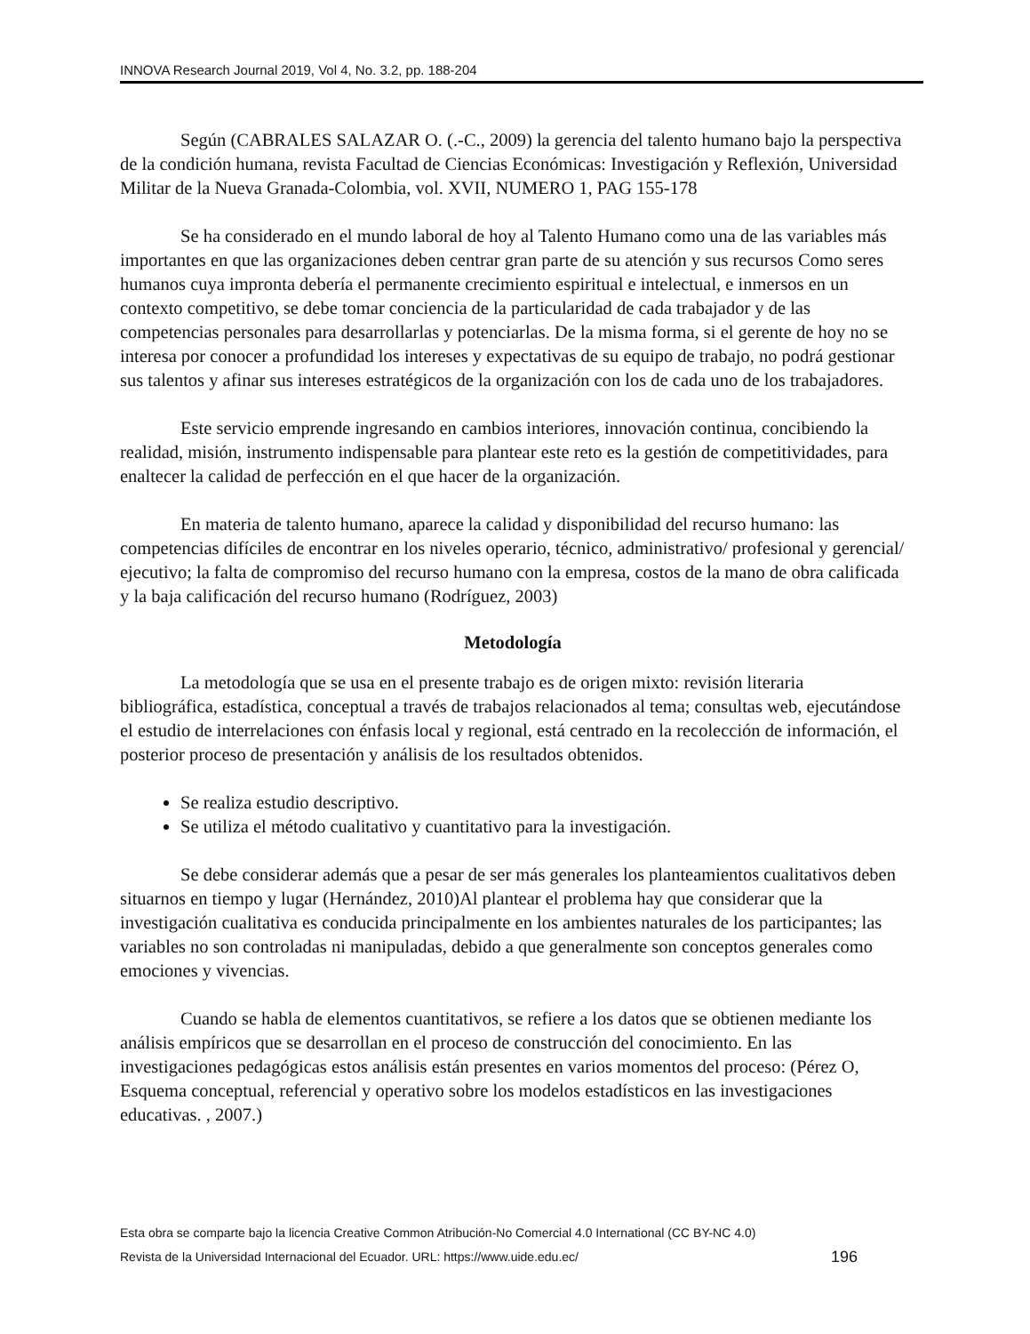INNOVA Research Journal 2019, Vol 4, No. 3.2, pp. 188-204
Según (CABRALES SALAZAR O. (.-C., 2009) la gerencia del talento humano bajo la perspectiva de la condición humana, revista Facultad de Ciencias Económicas: Investigación y Reflexión, Universidad Militar de la Nueva Granada-Colombia, vol. XVII, NUMERO 1, PAG 155-178
Se ha considerado en el mundo laboral de hoy al Talento Humano como una de las variables más importantes en que las organizaciones deben centrar gran parte de su atención y sus recursos Como seres humanos cuya impronta debería el permanente crecimiento espiritual e intelectual, e inmersos en un contexto competitivo, se debe tomar conciencia de la particularidad de cada trabajador y de las competencias personales para desarrollarlas y potenciarlas. De la misma forma, si el gerente de hoy no se interesa por conocer a profundidad los intereses y expectativas de su equipo de trabajo, no podrá gestionar sus talentos y afinar sus intereses estratégicos de la organización con los de cada uno de los trabajadores.
Este servicio emprende ingresando en cambios interiores, innovación continua, concibiendo la realidad, misión, instrumento indispensable para plantear este reto es la gestión de competitividades, para enaltecer la calidad de perfección en el que hacer de la organización.
En materia de talento humano, aparece la calidad y disponibilidad del recurso humano: las competencias difíciles de encontrar en los niveles operario, técnico, administrativo/ profesional y gerencial/ ejecutivo; la falta de compromiso del recurso humano con la empresa, costos de la mano de obra calificada y la baja calificación del recurso humano (Rodríguez, 2003)
Metodología
La metodología que se usa en el presente trabajo es de origen mixto: revisión literaria bibliográfica, estadística, conceptual a través de trabajos relacionados al tema; consultas web, ejecutándose el estudio de interrelaciones con énfasis local y regional, está centrado en la recolección de información, el posterior proceso de presentación y análisis de los resultados obtenidos.
Se realiza estudio descriptivo.
Se utiliza el método cualitativo y cuantitativo para la investigación.
Se debe considerar además que a pesar de ser más generales los planteamientos cualitativos deben situarnos en tiempo y lugar (Hernández, 2010)Al plantear el problema hay que considerar que la investigación cualitativa es conducida principalmente en los ambientes naturales de los participantes; las variables no son controladas ni manipuladas, debido a que generalmente son conceptos generales como emociones y vivencias.
Cuando se habla de elementos cuantitativos, se refiere a los datos que se obtienen mediante los análisis empíricos que se desarrollan en el proceso de construcción del conocimiento. En las investigaciones pedagógicas estos análisis están presentes en varios momentos del proceso: (Pérez O, Esquema conceptual, referencial y operativo sobre los modelos estadísticos en las investigaciones educativas. , 2007.)
Esta obra se comparte bajo la licencia Creative Common Atribución-No Comercial 4.0 International (CC BY-NC 4.0)
Revista de la Universidad Internacional del Ecuador. URL: https://www.uide.edu.ec/ 196